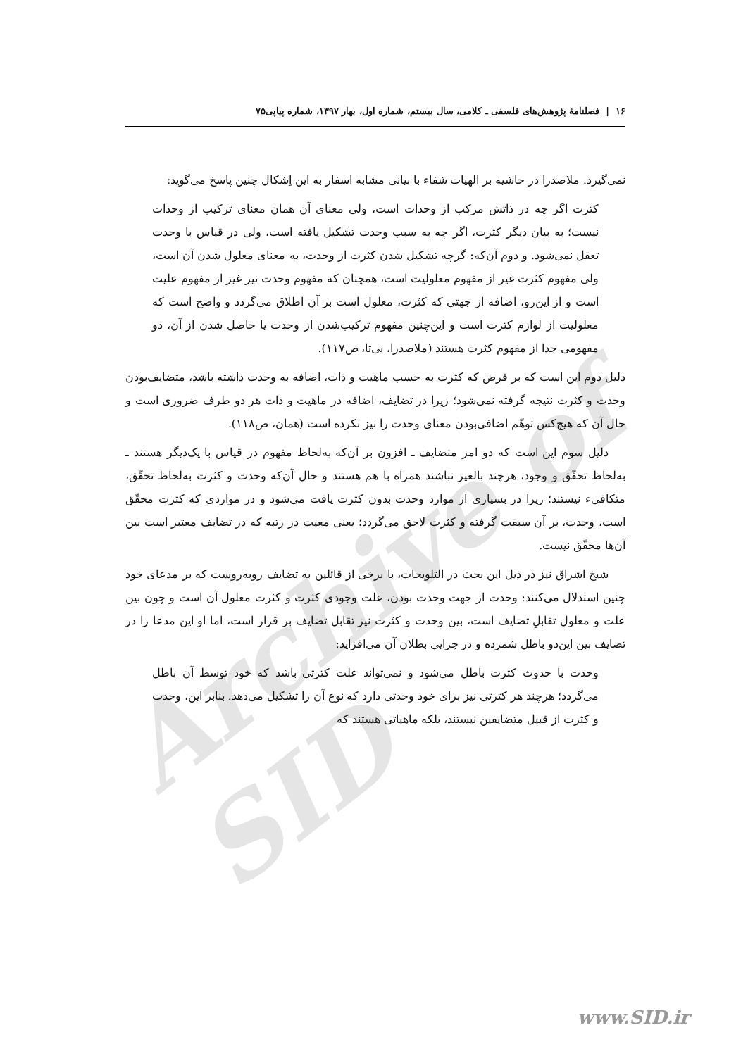۱۶ | فصلنامهٔ پژوهش‌های فلسفی ـ کلامی، سال بیستم، شماره اول، بهار ۱۳۹۷، شماره پیاپی۷۵
Archive of SID
نمی‌گیرد. ملاصدرا در حاشیه بر الهیات شفاء با بیانی مشابه اسفار به این اِشکال چنین پاسخ می‌گوید:
کثرت اگر چه در ذاتش مرکب از وحدات است، ولی معنای آن همان معنای ترکیب از وحدات نیست؛ به بیان دیگر کثرت، اگر چه به سبب وحدت تشکیل یافته است، ولی در قیاس با وحدت تعقل نمی‌شود. و دوم آن‌که: گرچه تشکیل شدن کثرت از وحدت، به معنای معلول شدن آن است، ولی مفهوم کثرت غیر از مفهوم معلولیت است، همچنان که مفهوم وحدت نیز غیر از مفهوم علیت است و از این‌رو، اضافه از جهتی که کثرت، معلول است بر آن اطلاق می‌گردد و واضح است که معلولیت از لوازم کثرت است و این‌چنین مفهوم ترکیب‌شدن از وحدت یا حاصل شدن از آن، دو مفهومی جدا از مفهوم کثرت هستند (ملاصدرا، بی‌تا، ص۱۱۷).
دلیل دوم این است که بر فرض که کثرت به حسب ماهیت و ذات، اضافه به وحدت داشته باشد، متضایف‌بودن وحدت و کثرت نتیجه گرفته نمی‌شود؛ زیرا در تضایف، اضافه در ماهیت و ذات هر دو طرف ضروری است و حال آن که هیچ‌کس توهّم اضافی‌بودن معنای وحدت را نیز نکرده است (همان، ص۱۱۸).
دلیل سوم این است که دو امر متضایف ـ افزون بر آن‌که به‌لحاظ مفهوم در قیاس با یک‌دیگر هستند ـ به‌لحاظ تحقّق و وجود، هرچند بالغیر نباشند همراه با هم هستند و حال آن‌که وحدت و کثرت به‌لحاظ تحقّق، متکافیء نیستند؛ زیرا در بسیاری از موارد وحدت بدون کثرت یافت می‌شود و در مواردی که کثرت محقّق است، وحدت، بر آن سبقت گرفته و کثرت لاحق می‌گردد؛ یعنی معیت در رتبه که در تضایف معتبر است بین آن‌ها محقّق نیست.
شیخ اشراق نیز در ذیل این بحث در التلویحات، با برخی از قائلین به تضایف روبه‌روست که بر مدعای خود چنین استدلال می‌کنند: وحدت از جهت وحدت بودن، علت وجودی کثرت و کثرت معلول آن است و چون بین علت و معلول تقابلِ تضایف است، بین وحدت و کثرت نیز تقابل تضایف بر قرار است، اما او این مدعا را در تضایف بین این‌دو باطل شمرده و در چرایی بطلان آن می‌افزاید:
وحدت با حدوث کثرت باطل می‌شود و نمی‌تواند علت کثرتی باشد که خود توسط آن باطل می‌گردد؛ هرچند هر کثرتی نیز برای خود وحدتی دارد که نوع آن را تشکیل می‌دهد. بنابر این، وحدت و کثرت از قبیل متضایفین نیستند، بلکه ماهیاتی هستند که
www.SID.ir